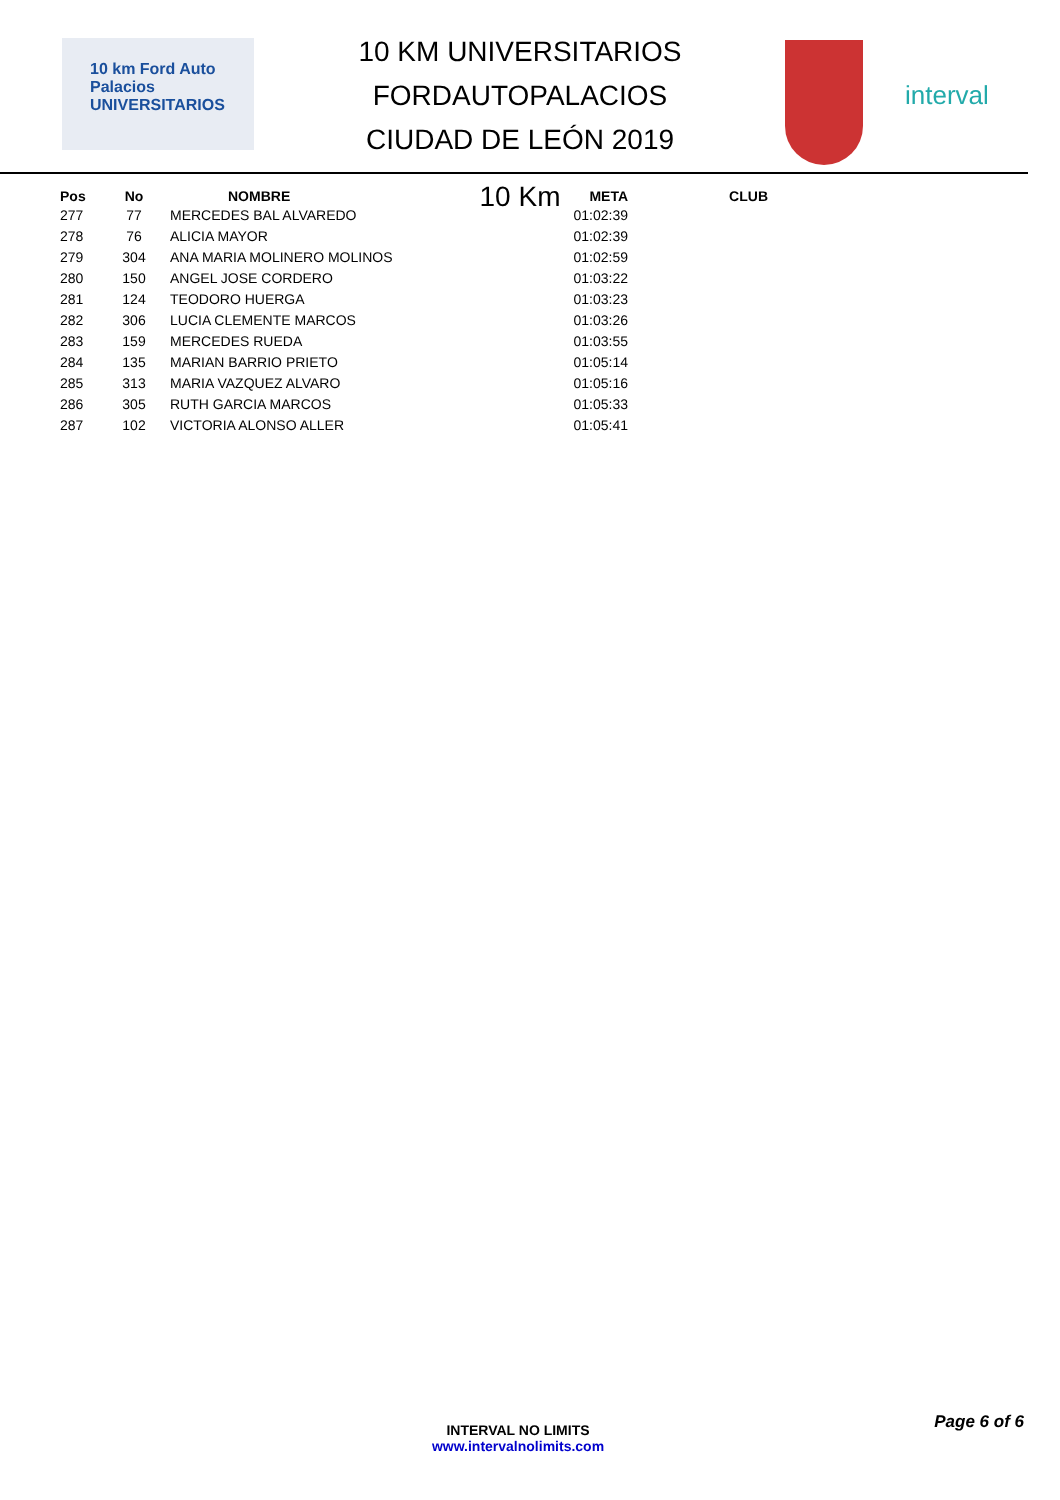10 km Ford Auto Palacios
UNIVERSITARIOS
10 KM UNIVERSITARIOS FORDAUTOPALACIOS
CIUDAD DE LEÓN 2019
10 Km
interval
| Pos | No | NOMBRE | META | CLUB |
| --- | --- | --- | --- | --- |
| 277 | 77 | MERCEDES BAL ALVAREDO | 01:02:39 | |
| 278 | 76 | ALICIA MAYOR | 01:02:39 | |
| 279 | 304 | ANA MARIA MOLINERO MOLINOS | 01:02:59 | |
| 280 | 150 | ANGEL JOSE CORDERO | 01:03:22 | |
| 281 | 124 | TEODORO HUERGA | 01:03:23 | |
| 282 | 306 | LUCIA CLEMENTE MARCOS | 01:03:26 | |
| 283 | 159 | MERCEDES RUEDA | 01:03:55 | |
| 284 | 135 | MARIAN BARRIO PRIETO | 01:05:14 | |
| 285 | 313 | MARIA VAZQUEZ ALVARO | 01:05:16 | |
| 286 | 305 | RUTH GARCIA MARCOS | 01:05:33 | |
| 287 | 102 | VICTORIA ALONSO ALLER | 01:05:41 | |
Page 6 of 6
INTERVAL NO LIMITS
www.intervalnolimits.com